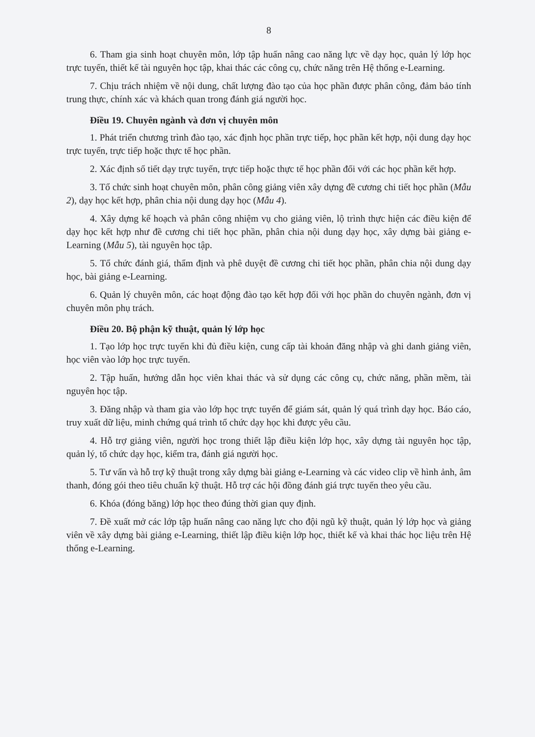8
6. Tham gia sinh hoạt chuyên môn, lớp tập huấn nâng cao năng lực về dạy học, quản lý lớp học trực tuyến, thiết kế tài nguyên học tập, khai thác các công cụ, chức năng trên Hệ thống e-Learning.
7. Chịu trách nhiệm về nội dung, chất lượng đào tạo của học phần được phân công, đảm bảo tính trung thực, chính xác và khách quan trong đánh giá người học.
Điều 19. Chuyên ngành và đơn vị chuyên môn
1. Phát triển chương trình đào tạo, xác định học phần trực tiếp, học phần kết hợp, nội dung dạy học trực tuyến, trực tiếp hoặc thực tế học phần.
2. Xác định số tiết dạy trực tuyến, trực tiếp hoặc thực tế học phần đối với các học phần kết hợp.
3. Tổ chức sinh hoạt chuyên môn, phân công giảng viên xây dựng đề cương chi tiết học phần (Mẫu 2), dạy học kết hợp, phân chia nội dung dạy học (Mẫu 4).
4. Xây dựng kế hoạch và phân công nhiệm vụ cho giảng viên, lộ trình thực hiện các điều kiện để dạy học kết hợp như đề cương chi tiết học phần, phân chia nội dung dạy học, xây dựng bài giảng e-Learning (Mẫu 5), tài nguyên học tập.
5. Tổ chức đánh giá, thẩm định và phê duyệt đề cương chi tiết học phần, phân chia nội dung dạy học, bài giảng e-Learning.
6. Quản lý chuyên môn, các hoạt động đào tạo kết hợp đối với học phần do chuyên ngành, đơn vị chuyên môn phụ trách.
Điều 20. Bộ phận kỹ thuật, quản lý lớp học
1. Tạo lớp học trực tuyến khi đủ điều kiện, cung cấp tài khoản đăng nhập và ghi danh giảng viên, học viên vào lớp học trực tuyến.
2. Tập huấn, hướng dẫn học viên khai thác và sử dụng các công cụ, chức năng, phần mềm, tài nguyên học tập.
3. Đăng nhập và tham gia vào lớp học trực tuyến để giám sát, quản lý quá trình dạy học. Báo cáo, truy xuất dữ liệu, minh chứng quá trình tổ chức dạy học khi được yêu cầu.
4. Hỗ trợ giảng viên, người học trong thiết lập điều kiện lớp học, xây dựng tài nguyên học tập, quản lý, tổ chức dạy học, kiểm tra, đánh giá người học.
5. Tư vấn và hỗ trợ kỹ thuật trong xây dựng bài giảng e-Learning và các video clip về hình ảnh, âm thanh, đóng gói theo tiêu chuẩn kỹ thuật. Hỗ trợ các hội đồng đánh giá trực tuyến theo yêu cầu.
6. Khóa (đóng băng) lớp học theo đúng thời gian quy định.
7. Đề xuất mở các lớp tập huấn nâng cao năng lực cho đội ngũ kỹ thuật, quản lý lớp học và giảng viên về xây dựng bài giảng e-Learning, thiết lập điều kiện lớp học, thiết kế và khai thác học liệu trên Hệ thống e-Learning.